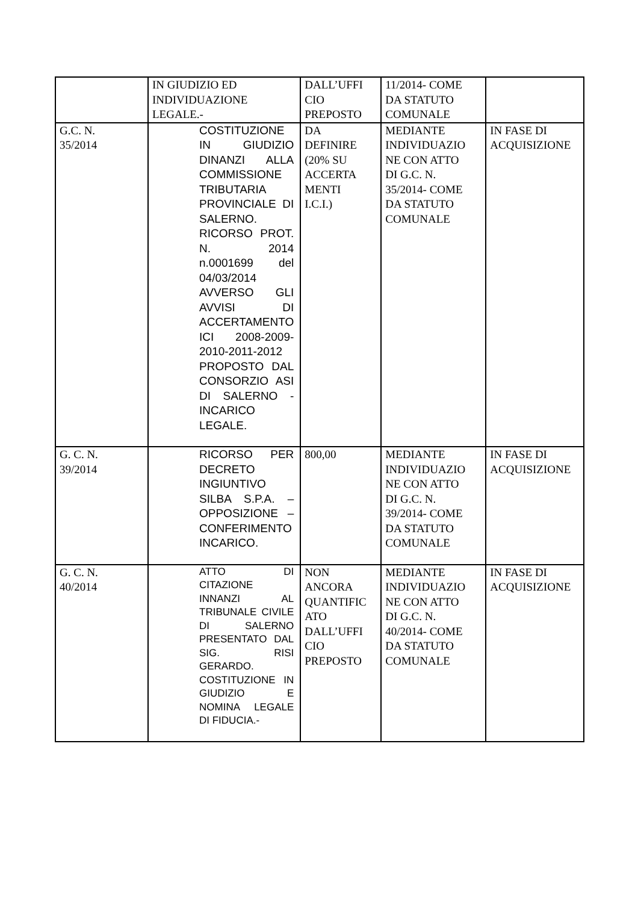| | IN GIUDIZIO ED INDIVIDUAZIONE LEGALE.- | DALL’UFFI CIO PREPOSTO | 11/2014- COME DA STATUTO COMUNALE | |
| G.C. N. 35/2014 | COSTITUZIONE IN GIUDIZIO DINANZI ALLA COMMISSIONE TRIBUTARIA PROVINCIALE DI SALERNO. RICORSO PROT. N. 2014 n.0001699 del 04/03/2014 AVVERSO GLI AVVISI DI ACCERTAMENTO ICI 2008-2009-2010-2011-2012 PROPOSTO DAL CONSORZIO ASI DI SALERNO - INCARICO LEGALE. | DA DEFINIRE (20% SU ACCERTA MENTI I.C.I.) | MEDIANTE INDIVIDUAZIO NE CON ATTO DI G.C. N. 35/2014- COME DA STATUTO COMUNALE | IN FASE DI ACQUISIZIONE |
| G. C. N. 39/2014 | RICORSO PER DECRETO INGIUNTIVO SILBA S.P.A. – OPPOSIZIONE – CONFERIMENTO INCARICO. | 800,00 | MEDIANTE INDIVIDUAZIO NE CON ATTO DI G.C. N. 39/2014- COME DA STATUTO COMUNALE | IN FASE DI ACQUISIZIONE |
| G. C. N. 40/2014 | ATTO DI CITAZIONE INNANZI AL TRIBUNALE CIVILE DI SALERNO PRESENTATO DAL SIG. RISI GERARDO. COSTITUZIONE IN GIUDIZIO E NOMINA LEGALE DI FIDUCIA.- | NON ANCORA QUANTIFIC ATO DALL’UFFI CIO PREPOSTO | MEDIANTE INDIVIDUAZIO NE CON ATTO DI G.C. N. 40/2014- COME DA STATUTO COMUNALE | IN FASE DI ACQUISIZIONE |